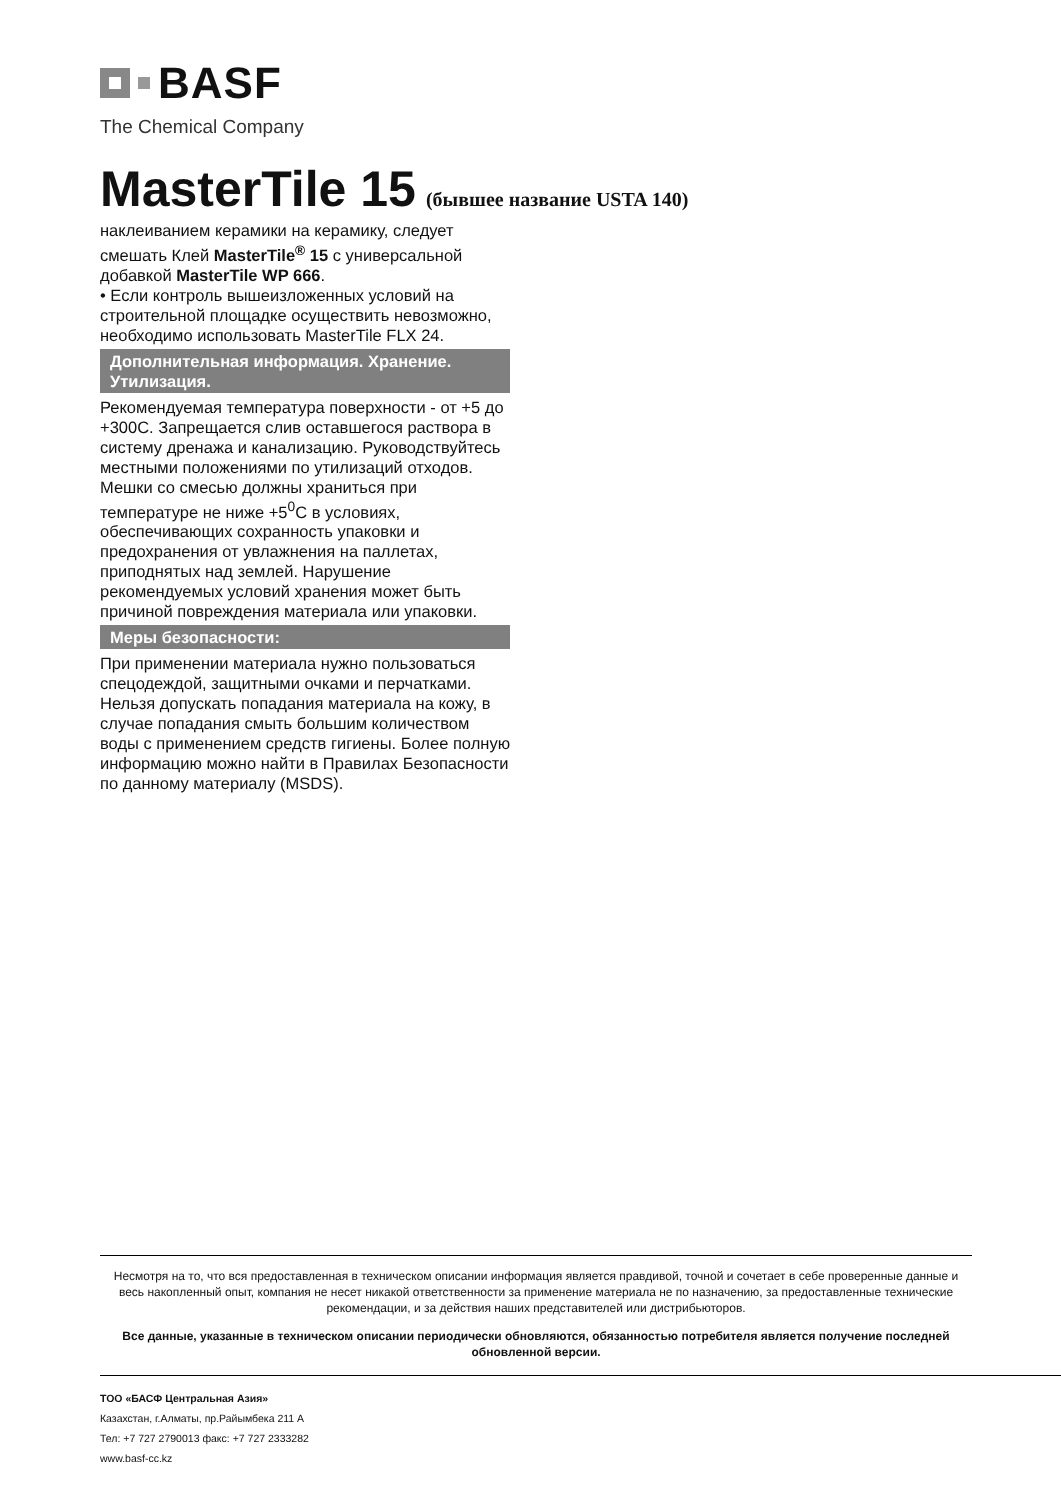BASF
The Chemical Company
MasterTile 15 (бывшее название USTA 140)
наклеиванием керамики на керамику, следует смешать Клей MasterTile<sup>®</sup> 15 с универсальной добавкой MasterTile WP 666.
• Если контроль вышеизложенных условий на строительной площадке осуществить невозможно, необходимо использовать MasterTile FLX 24.
Дополнительная информация. Хранение. Утилизация.
Рекомендуемая температура поверхности - от +5 до +300С. Запрещается слив оставшегося раствора в систему дренажа и канализацию. Руководствуйтесь местными положениями по утилизаций отходов. Мешки со смесью должны храниться при температуре не ниже +5<sup>0</sup>С в условиях, обеспечивающих сохранность упаковки и предохранения от увлажнения на паллетах, приподнятых над землей. Нарушение рекомендуемых условий хранения может быть причиной повреждения материала или упаковки.
Меры безопасности:
При применении материала нужно пользоваться спецодеждой, защитными очками и перчатками. Нельзя допускать попадания материала на кожу, в случае попадания смыть большим количеством воды с применением средств гигиены. Более полную информацию можно найти в Правилах Безопасности по данному материалу (MSDS).
Несмотря на то, что вся предоставленная в техническом описании информация является правдивой, точной и сочетает в себе проверенные данные и весь накопленный опыт, компания не несет никакой ответственности за применение материала не по назначению, за предоставленные технические рекомендации, и за действия наших представителей или дистрибьюторов.
Все данные, указанные в техническом описании периодически обновляются, обязанностью потребителя является получение последней обновленной версии.
ТОО «БАСФ Центральная Азия»
Казахстан, г.Алматы, пр.Райымбека 211 А
Тел: +7 727 2790013 факс: +7 727 2333282
www.basf-cc.kz